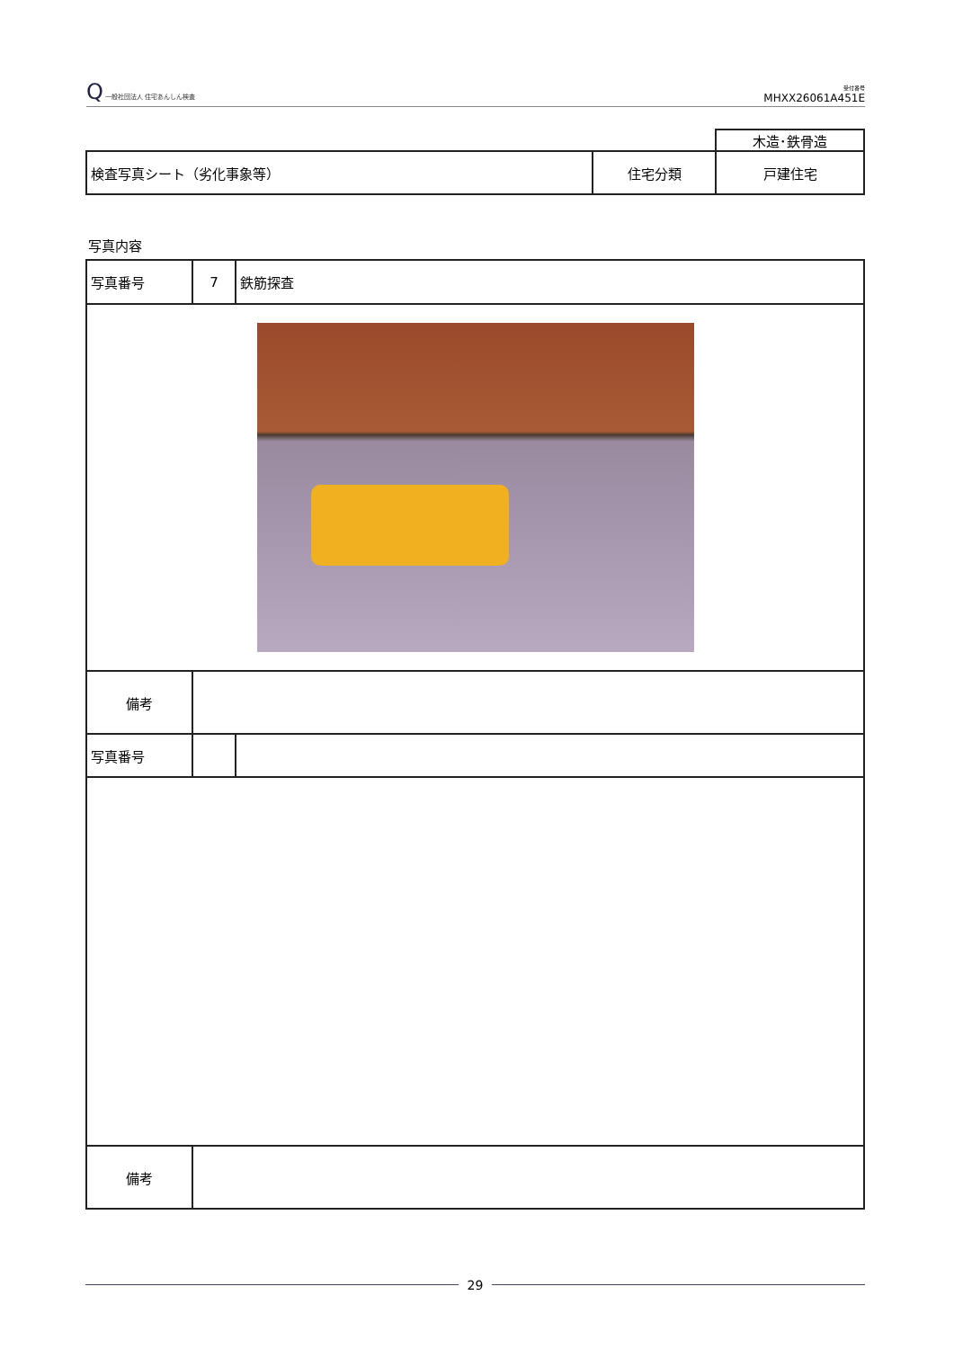Q 一般社団法人 住宅あんしん検査
受付番号
MHXX26061A451E
| | | 木造･鉄骨造 |
| 検査写真シート（劣化事象等） | 住宅分類 | 戸建住宅 |
写真内容
| 写真番号 | 7 | 鉄筋探査 |
| 備考 | | |
| 写真番号 | | |
| 備考 | | |
29